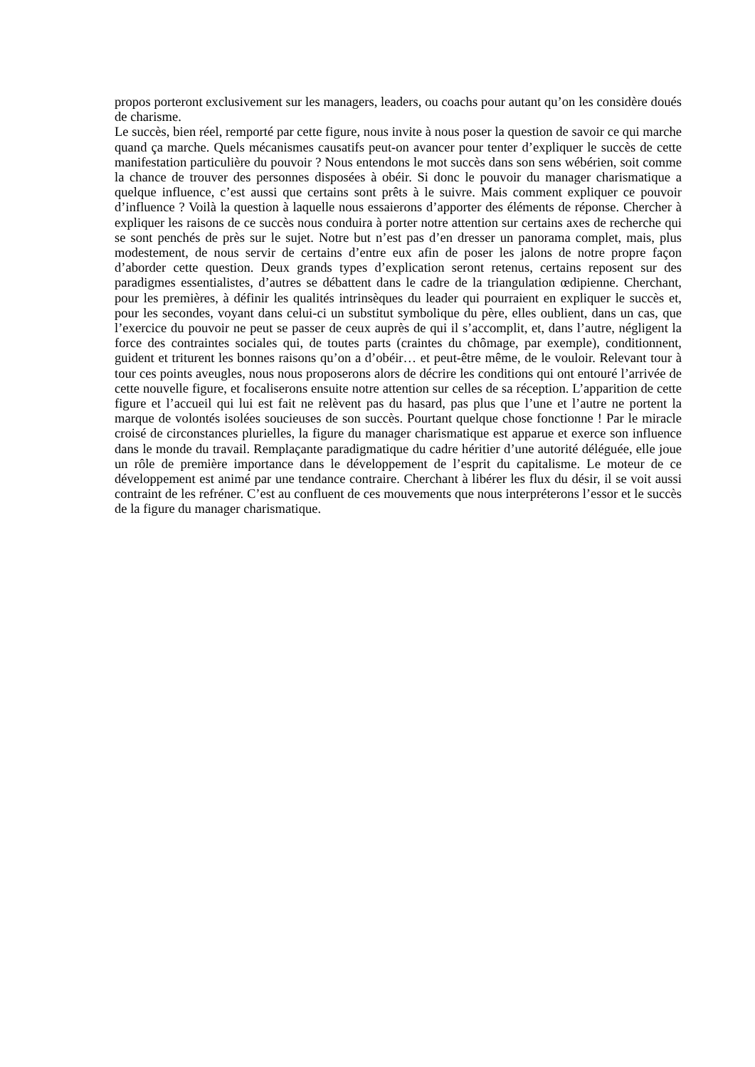propos porteront exclusivement sur les managers, leaders, ou coachs pour autant qu’on les considère doués de charisme.
Le succès, bien réel, remporté par cette figure, nous invite à nous poser la question de savoir ce qui marche quand ça marche. Quels mécanismes causatifs peut-on avancer pour tenter d’expliquer le succès de cette manifestation particulière du pouvoir ? Nous entendons le mot succès dans son sens wébérien, soit comme la chance de trouver des personnes disposées à obéir. Si donc le pouvoir du manager charismatique a quelque influence, c’est aussi que certains sont prêts à le suivre. Mais comment expliquer ce pouvoir d’influence ? Voilà la question à laquelle nous essaierons d’apporter des éléments de réponse. Chercher à expliquer les raisons de ce succès nous conduira à porter notre attention sur certains axes de recherche qui se sont penchés de près sur le sujet. Notre but n’est pas d’en dresser un panorama complet, mais, plus modestement, de nous servir de certains d’entre eux afin de poser les jalons de notre propre façon d’aborder cette question. Deux grands types d’explication seront retenus, certains reposent sur des paradigmes essentialistes, d’autres se débattent dans le cadre de la triangulation œdipienne. Cherchant, pour les premières, à définir les qualités intrinsèques du leader qui pourraient en expliquer le succès et, pour les secondes, voyant dans celui-ci un substitut symbolique du père, elles oublient, dans un cas, que l’exercice du pouvoir ne peut se passer de ceux auprès de qui il s’accomplit, et, dans l’autre, négligent la force des contraintes sociales qui, de toutes parts (craintes du chômage, par exemple), conditionnent, guident et triturent les bonnes raisons qu’on a d’obéir… et peut-être même, de le vouloir. Relevant tour à tour ces points aveugles, nous nous proposerons alors de décrire les conditions qui ont entouré l’arrivée de cette nouvelle figure, et focaliserons ensuite notre attention sur celles de sa réception. L’apparition de cette figure et l’accueil qui lui est fait ne relèvent pas du hasard, pas plus que l’une et l’autre ne portent la marque de volontés isolées soucieuses de son succès. Pourtant quelque chose fonctionne ! Par le miracle croisé de circonstances plurielles, la figure du manager charismatique est apparue et exerce son influence dans le monde du travail. Remplaçante paradigmatique du cadre héritier d’une autorité déléguée, elle joue un rôle de première importance dans le développement de l’esprit du capitalisme. Le moteur de ce développement est animé par une tendance contraire. Cherchant à libérer les flux du désir, il se voit aussi contraint de les refréner. C’est au confluent de ces mouvements que nous interpréterons l’essor et le succès de la figure du manager charismatique.